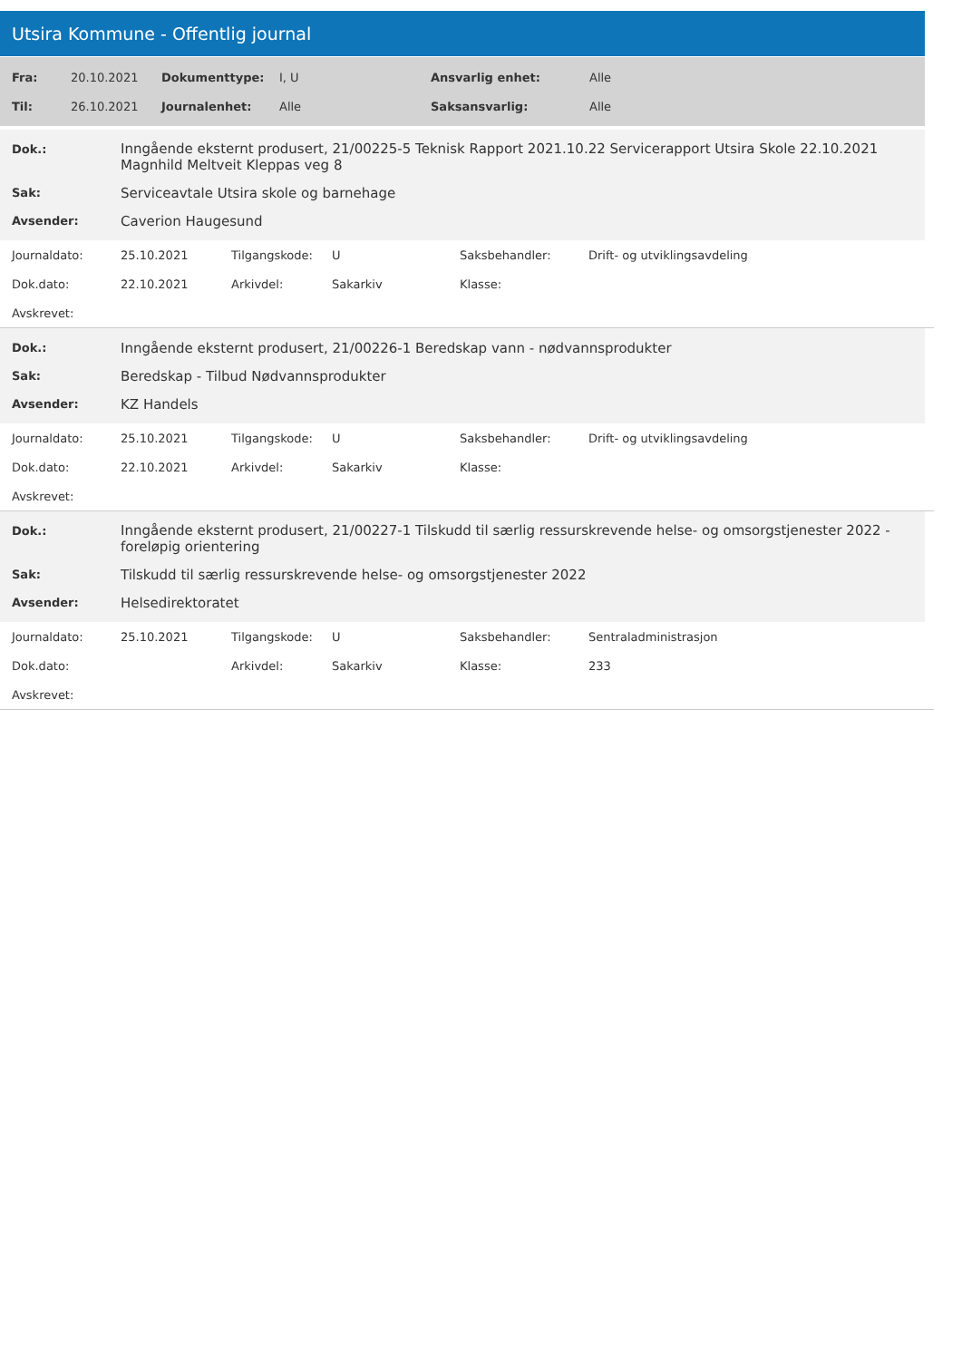Utsira Kommune - Offentlig journal
| Fra: | 20.10.2021 | Dokumenttype: | I, U | Ansvarlig enhet: | Alle |
| Til: | 26.10.2021 | Journalenhet: | Alle | Saksansvarlig: | Alle |
| Dok.: | Inngående eksternt produsert, 21/00225-5 Teknisk Rapport 2021.10.22 Servicerapport Utsira Skole 22.10.2021 Magnhild Meltveit Kleppas veg 8 |
| Sak: | Serviceavtale Utsira skole og barnehage |
| Avsender: | Caverion Haugesund |
| Journaldato: | 25.10.2021 | Tilgangskode: | U | Saksbehandler: | Drift- og utviklingsavdeling |
| Dok.dato: | 22.10.2021 | Arkivdel: | Sakarkiv | Klasse: | |
| Avskrevet: | | | | | |
| Dok.: | Inngående eksternt produsert, 21/00226-1 Beredskap vann - nødvannsprodukter |
| Sak: | Beredskap - Tilbud Nødvannsprodukter |
| Avsender: | KZ Handels |
| Journaldato: | 25.10.2021 | Tilgangskode: | U | Saksbehandler: | Drift- og utviklingsavdeling |
| Dok.dato: | 22.10.2021 | Arkivdel: | Sakarkiv | Klasse: | |
| Avskrevet: | | | | | |
| Dok.: | Inngående eksternt produsert, 21/00227-1 Tilskudd til særlig ressurskrevende helse- og omsorgstjenester 2022 - foreløpig orientering |
| Sak: | Tilskudd til særlig ressurskrevende helse- og omsorgstjenester 2022 |
| Avsender: | Helsedirektoratet |
| Journaldato: | 25.10.2021 | Tilgangskode: | U | Saksbehandler: | Sentraladministrasjon |
| Dok.dato: | | Arkivdel: | Sakarkiv | Klasse: | 233 |
| Avskrevet: | | | | | |